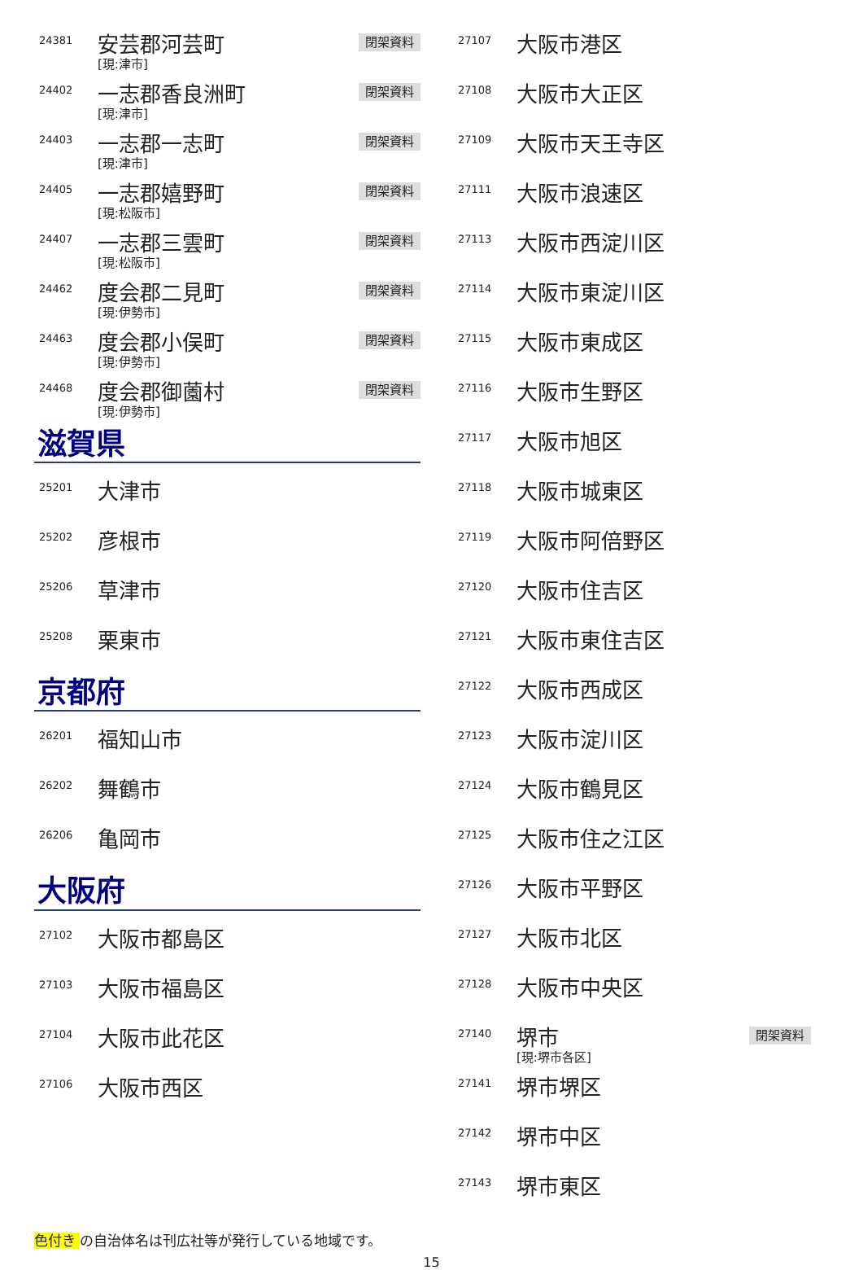| 24381 | 安芸郡河芸町 [現:津市] | 閉架資料 |
| 24402 | 一志郡香良洲町 [現:津市] | 閉架資料 |
| 24403 | 一志郡一志町 [現:津市] | 閉架資料 |
| 24405 | 一志郡嬉野町 [現:松阪市] | 閉架資料 |
| 24407 | 一志郡三雲町 [現:松阪市] | 閉架資料 |
| 24462 | 度会郡二見町 [現:伊勢市] | 閉架資料 |
| 24463 | 度会郡小俣町 [現:伊勢市] | 閉架資料 |
| 24468 | 度会郡御薗村 [現:伊勢市] | 閉架資料 |
滋賀県
| 25201 | 大津市 |
| 25202 | 彦根市 |
| 25206 | 草津市 |
| 25208 | 栗東市 |
京都府
| 26201 | 福知山市 |
| 26202 | 舞鶴市 |
| 26206 | 亀岡市 |
大阪府
| 27102 | 大阪市都島区 |
| 27103 | 大阪市福島区 |
| 27104 | 大阪市此花区 |
| 27106 | 大阪市西区 |
| 27107 | 大阪市港区 | |
| 27108 | 大阪市大正区 | |
| 27109 | 大阪市天王寺区 | |
| 27111 | 大阪市浪速区 | |
| 27113 | 大阪市西淀川区 | |
| 27114 | 大阪市東淀川区 | |
| 27115 | 大阪市東成区 | |
| 27116 | 大阪市生野区 | |
| 27117 | 大阪市旭区 | |
| 27118 | 大阪市城東区 | |
| 27119 | 大阪市阿倍野区 | |
| 27120 | 大阪市住吉区 | |
| 27121 | 大阪市東住吉区 | |
| 27122 | 大阪市西成区 | |
| 27123 | 大阪市淀川区 | |
| 27124 | 大阪市鶴見区 | |
| 27125 | 大阪市住之江区 | |
| 27126 | 大阪市平野区 | |
| 27127 | 大阪市北区 | |
| 27128 | 大阪市中央区 | |
| 27140 | 堺市 [現:堺市各区] | 閉架資料 |
| 27141 | 堺市堺区 | |
| 27142 | 堺市中区 | |
| 27143 | 堺市東区 | |
色付き の自治体名は刊広社等が発行している地域です。
15